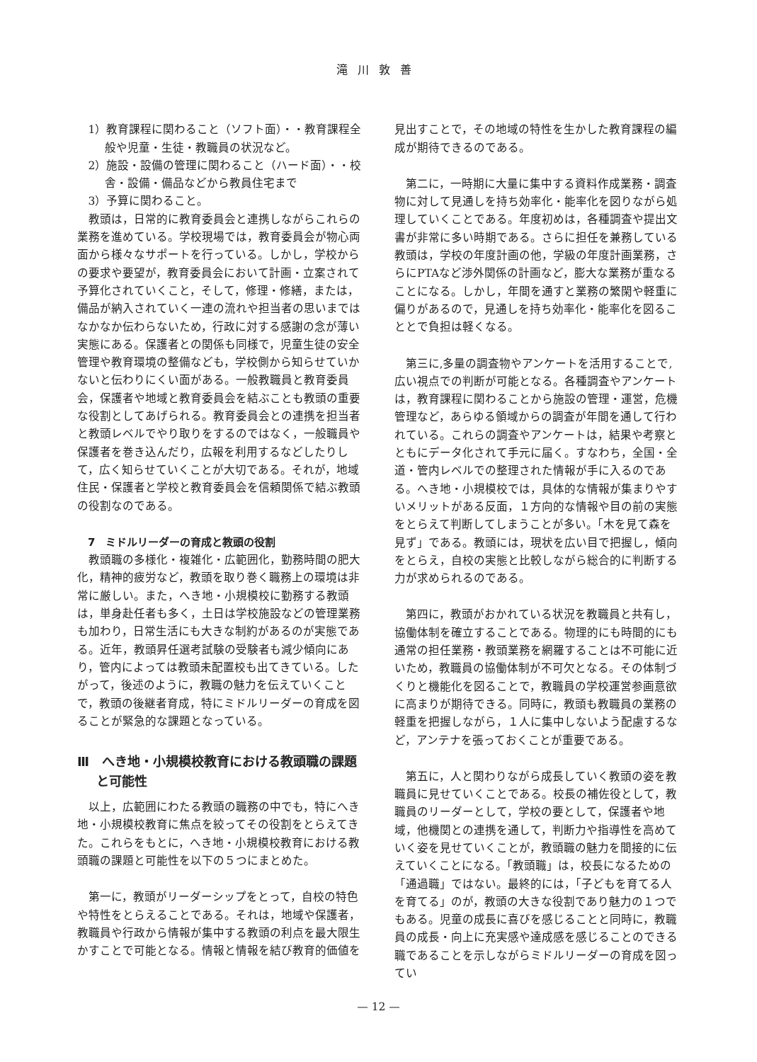滝川敦善
1）教育課程に関わること（ソフト面）・・教育課程全般や児童・生徒・教職員の状況など。
2）施設・設備の管理に関わること（ハード面）・・校舎・設備・備品などから教員住宅まで
3）予算に関わること。
教頭は，日常的に教育委員会と連携しながらこれらの業務を進めている。学校現場では，教育委員会が物心両面から様々なサポートを行っている。しかし，学校からの要求や要望が，教育委員会において計画・立案されて予算化されていくこと，そして，修理・修繕，または，備品が納入されていく一連の流れや担当者の思いまではなかなか伝わらないため，行政に対する感謝の念が薄い実態にある。保護者との関係も同様で，児童生徒の安全管理や教育環境の整備なども，学校側から知らせていかないと伝わりにくい面がある。一般教職員と教育委員会，保護者や地域と教育委員会を結ぶことも教頭の重要な役割としてあげられる。教育委員会との連携を担当者と教頭レベルでやり取りをするのではなく，一般職員や保護者を巻き込んだり，広報を利用するなどしたりして，広く知らせていくことが大切である。それが，地域住民・保護者と学校と教育委員会を信頼関係で結ぶ教頭の役割なのである。
7　ミドルリーダーの育成と教頭の役割
教頭職の多様化・複雑化・広範囲化，勤務時間の肥大化，精神的疲労など，教頭を取り巻く職務上の環境は非常に厳しい。また，へき地・小規模校に勤務する教頭は，単身赴任者も多く，土日は学校施設などの管理業務も加わり，日常生活にも大きな制約があるのが実態である。近年，教頭昇任選考試験の受験者も減少傾向にあり，管内によっては教頭未配置校も出てきている。したがって，後述のように，教職の魅力を伝えていくことで，教頭の後継者育成，特にミドルリーダーの育成を図ることが緊急的な課題となっている。
Ⅲ　へき地・小規模校教育における教頭職の課題と可能性
以上，広範囲にわたる教頭の職務の中でも，特にへき地・小規模校教育に焦点を絞ってその役割をとらえてきた。これらをもとに，へき地・小規模校教育における教頭職の課題と可能性を以下の５つにまとめた。
第一に，教頭がリーダーシップをとって，自校の特色や特性をとらえることである。それは，地域や保護者，教職員や行政から情報が集中する教頭の利点を最大限生かすことで可能となる。情報と情報を結び教育的価値を
見出すことで，その地域の特性を生かした教育課程の編成が期待できるのである。
第二に，一時期に大量に集中する資料作成業務・調査物に対して見通しを持ち効率化・能率化を図りながら処理していくことである。年度初めは，各種調査や提出文書が非常に多い時期である。さらに担任を兼務している教頭は，学校の年度計画の他，学級の年度計画業務，さらにPTAなど渉外関係の計画など，膨大な業務が重なることになる。しかし，年間を通すと業務の繁閑や軽重に偏りがあるので，見通しを持ち効率化・能率化を図ることとで負担は軽くなる。
第三に,多量の調査物やアンケートを活用することで,広い視点での判断が可能となる。各種調査やアンケートは，教育課程に関わることから施設の管理・運営，危機管理など，あらゆる領域からの調査が年間を通して行われている。これらの調査やアンケートは，結果や考察とともにデータ化されて手元に届く。すなわち，全国・全道・管内レベルでの整理された情報が手に入るのである。へき地・小規模校では，具体的な情報が集まりやすいメリットがある反面，１方向的な情報や目の前の実態をとらえて判断してしまうことが多い。「木を見て森を見ず」である。教頭には，現状を広い目で把握し，傾向をとらえ，自校の実態と比較しながら総合的に判断する力が求められるのである。
第四に，教頭がおかれている状況を教職員と共有し，協働体制を確立することである。物理的にも時間的にも通常の担任業務・教頭業務を網羅することは不可能に近いため，教職員の協働体制が不可欠となる。その体制づくりと機能化を図ることで，教職員の学校運営参画意欲に高まりが期待できる。同時に，教頭も教職員の業務の軽重を把握しながら，１人に集中しないよう配慮するなど，アンテナを張っておくことが重要である。
第五に，人と関わりながら成長していく教頭の姿を教職員に見せていくことである。校長の補佐役として，教職員のリーダーとして，学校の要として，保護者や地域，他機関との連携を通して，判断力や指導性を高めていく姿を見せていくことが，教頭職の魅力を間接的に伝えていくことになる。「教頭職」は，校長になるための「通過職」ではない。最終的には，「子どもを育てる人を育てる」のが，教頭の大きな役割であり魅力の１つでもある。児童の成長に喜びを感じることと同時に，教職員の成長・向上に充実感や達成感を感じることのできる職であることを示しながらミドルリーダーの育成を図ってい
— 12 —